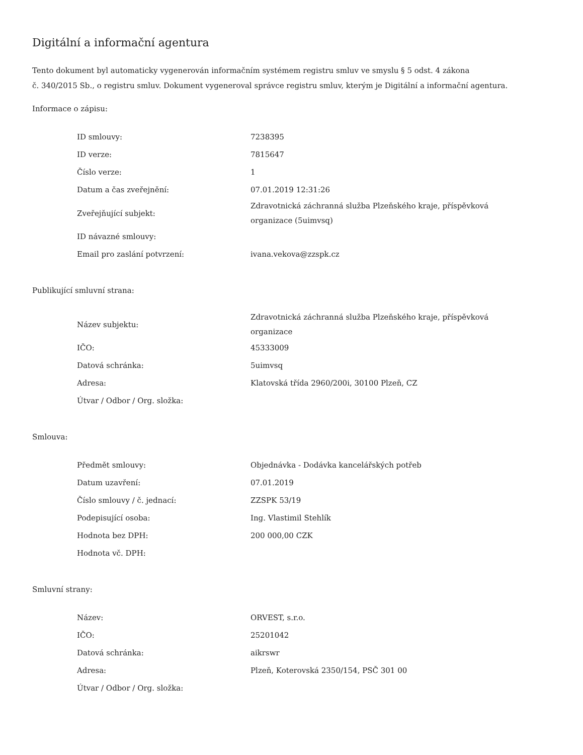Digitální a informační agentura
Tento dokument byl automaticky vygenerován informačním systémem registru smluv ve smyslu § 5 odst. 4 zákona
č. 340/2015 Sb., o registru smluv. Dokument vygeneroval správce registru smluv, kterým je Digitální a informační agentura.
Informace o zápisu:
| ID smlouvy: | 7238395 |
| ID verze: | 7815647 |
| Číslo verze: | 1 |
| Datum a čas zveřejnění: | 07.01.2019 12:31:26 |
| Zveřejňující subjekt: | Zdravotnická záchranná služba Plzeňského kraje, příspěvková organizace (5uimvsq) |
| ID návazné smlouvy: | |
| Email pro zaslání potvrzení: | ivana.vekova@zzspk.cz |
Publikující smluvní strana:
| Název subjektu: | Zdravotnická záchranná služba Plzeňského kraje, příspěvková organizace |
| IČO: | 45333009 |
| Datová schránka: | 5uimvsq |
| Adresa: | Klatovská třída 2960/200i, 30100 Plzeň, CZ |
| Útvar / Odbor / Org. složka: | |
Smlouva:
| Předmět smlouvy: | Objednávka - Dodávka kancelářských potřeb |
| Datum uzavření: | 07.01.2019 |
| Číslo smlouvy / č. jednací: | ZZSPK 53/19 |
| Podepisující osoba: | Ing. Vlastimil Stehlík |
| Hodnota bez DPH: | 200 000,00 CZK |
| Hodnota vč. DPH: | |
Smluvní strany:
| Název: | ORVEST, s.r.o. |
| IČO: | 25201042 |
| Datová schránka: | aikrswr |
| Adresa: | Plzeň, Koterovská 2350/154, PSČ 301 00 |
| Útvar / Odbor / Org. složka: | |